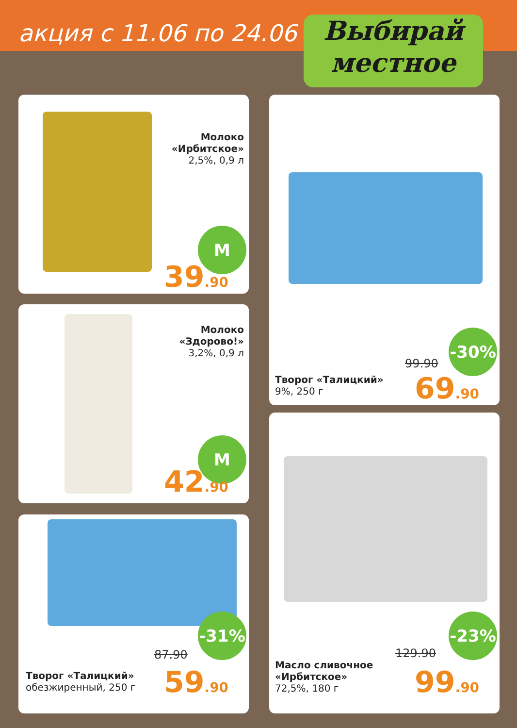акция с 11.06 по 24.06
Выбирай
местное
Молоко
«Ирбитское»
2,5%, 0,9 л
М
39.90
Молоко
«Здорово!»
3,2%, 0,9 л
М
42.90
-31%
87.90
Творог «Талицкий»
обезжиренный, 250 г
59.90
-30%
99.90
Творог «Талицкий»
9%, 250 г
69.90
-23%
129.90
Масло сливочное
«Ирбитское»
72,5%, 180 г
99.90